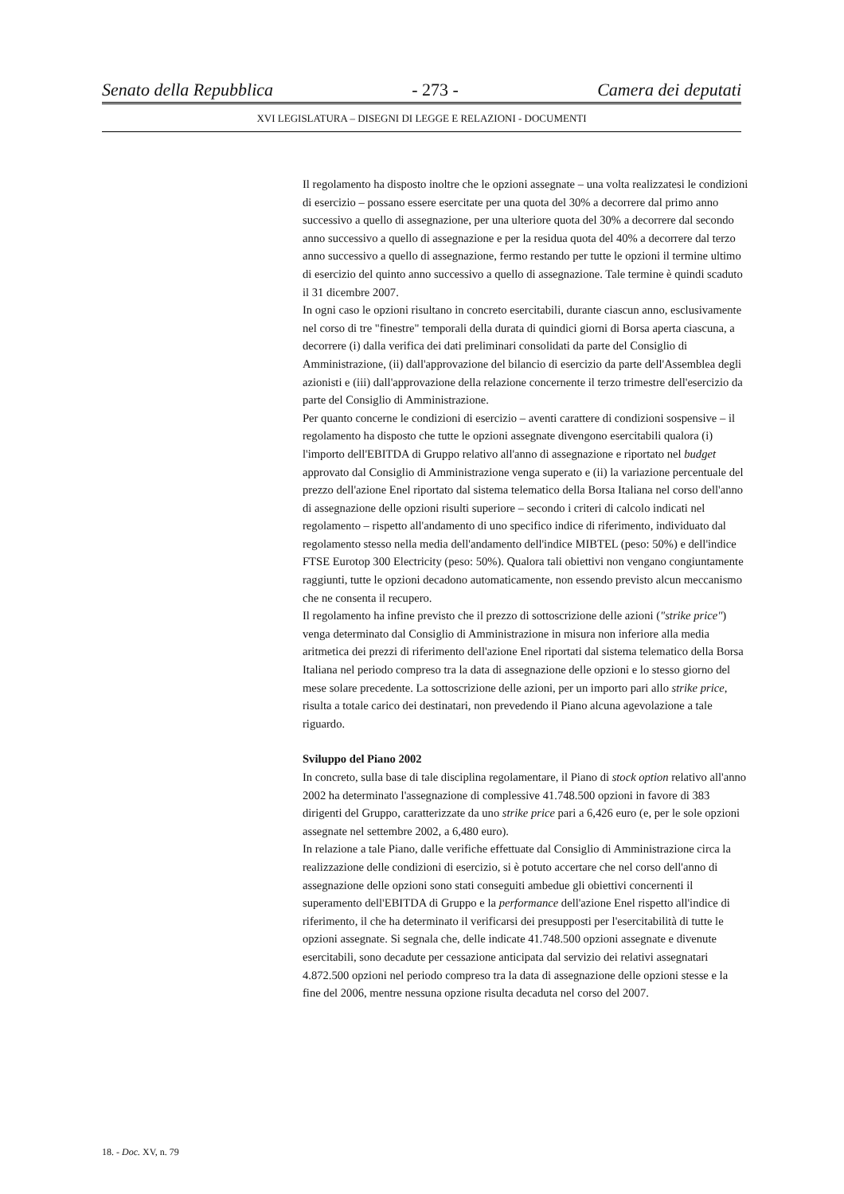Senato della Repubblica - 273 - Camera dei deputati
XVI LEGISLATURA – DISEGNI DI LEGGE E RELAZIONI - DOCUMENTI
Il regolamento ha disposto inoltre che le opzioni assegnate – una volta realizzatesi le condizioni di esercizio – possano essere esercitate per una quota del 30% a decorrere dal primo anno successivo a quello di assegnazione, per una ulteriore quota del 30% a decorrere dal secondo anno successivo a quello di assegnazione e per la residua quota del 40% a decorrere dal terzo anno successivo a quello di assegnazione, fermo restando per tutte le opzioni il termine ultimo di esercizio del quinto anno successivo a quello di assegnazione. Tale termine è quindi scaduto il 31 dicembre 2007.
In ogni caso le opzioni risultano in concreto esercitabili, durante ciascun anno, esclusivamente nel corso di tre "finestre" temporali della durata di quindici giorni di Borsa aperta ciascuna, a decorrere (i) dalla verifica dei dati preliminari consolidati da parte del Consiglio di Amministrazione, (ii) dall'approvazione del bilancio di esercizio da parte dell'Assemblea degli azionisti e (iii) dall'approvazione della relazione concernente il terzo trimestre dell'esercizio da parte del Consiglio di Amministrazione.
Per quanto concerne le condizioni di esercizio – aventi carattere di condizioni sospensive – il regolamento ha disposto che tutte le opzioni assegnate divengono esercitabili qualora (i) l'importo dell'EBITDA di Gruppo relativo all'anno di assegnazione e riportato nel budget approvato dal Consiglio di Amministrazione venga superato e (ii) la variazione percentuale del prezzo dell'azione Enel riportato dal sistema telematico della Borsa Italiana nel corso dell'anno di assegnazione delle opzioni risulti superiore – secondo i criteri di calcolo indicati nel regolamento – rispetto all'andamento di uno specifico indice di riferimento, individuato dal regolamento stesso nella media dell'andamento dell'indice MIBTEL (peso: 50%) e dell'indice FTSE Eurotop 300 Electricity (peso: 50%). Qualora tali obiettivi non vengano congiuntamente raggiunti, tutte le opzioni decadono automaticamente, non essendo previsto alcun meccanismo che ne consenta il recupero.
Il regolamento ha infine previsto che il prezzo di sottoscrizione delle azioni ("strike price") venga determinato dal Consiglio di Amministrazione in misura non inferiore alla media aritmetica dei prezzi di riferimento dell'azione Enel riportati dal sistema telematico della Borsa Italiana nel periodo compreso tra la data di assegnazione delle opzioni e lo stesso giorno del mese solare precedente. La sottoscrizione delle azioni, per un importo pari allo strike price, risulta a totale carico dei destinatari, non prevedendo il Piano alcuna agevolazione a tale riguardo.
Sviluppo del Piano 2002
In concreto, sulla base di tale disciplina regolamentare, il Piano di stock option relativo all'anno 2002 ha determinato l'assegnazione di complessive 41.748.500 opzioni in favore di 383 dirigenti del Gruppo, caratterizzate da uno strike price pari a 6,426 euro (e, per le sole opzioni assegnate nel settembre 2002, a 6,480 euro).
In relazione a tale Piano, dalle verifiche effettuate dal Consiglio di Amministrazione circa la realizzazione delle condizioni di esercizio, si è potuto accertare che nel corso dell'anno di assegnazione delle opzioni sono stati conseguiti ambedue gli obiettivi concernenti il superamento dell'EBITDA di Gruppo e la performance dell'azione Enel rispetto all'indice di riferimento, il che ha determinato il verificarsi dei presupposti per l'esercitabilità di tutte le opzioni assegnate. Si segnala che, delle indicate 41.748.500 opzioni assegnate e divenute esercitabili, sono decadute per cessazione anticipata dal servizio dei relativi assegnatari 4.872.500 opzioni nel periodo compreso tra la data di assegnazione delle opzioni stesse e la fine del 2006, mentre nessuna opzione risulta decaduta nel corso del 2007.
18. - Doc. XV, n. 79